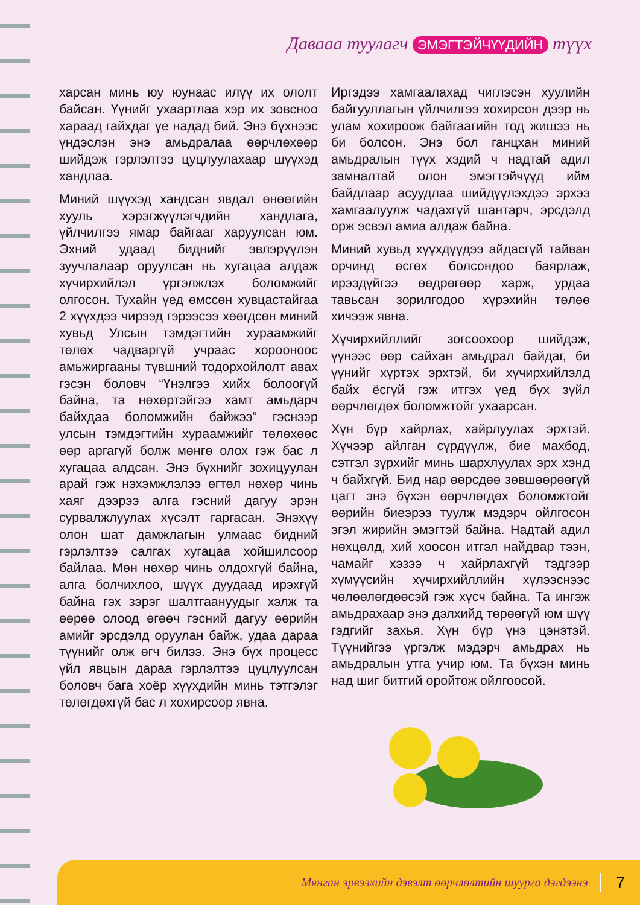Давааа туулагч ЭМЭГТЭЙЧҮҮДИЙН түүх
харсан минь юу юунаас илүү их ололт байсан. Үүнийг ухаартлаа хэр их зовсноо хараад гайхдаг үе надад бий. Энэ бүхнээс үндэслэн энэ амьдралаа өөрчлөхөөр шийдэж гэрлэлтээ цуцлуулахаар шүүхэд хандлаа.
Миний шүүхэд хандсан явдал өнөөгийн хууль хэрэгжүүлэгчдийн хандлага, үйлчилгээ ямар байгааг харуулсан юм. Эхний удаад биднийг эвлэрүүлэн зуучлалаар оруулсан нь хугацаа алдаж хүчирхийлэл үргэлжлэх боломжийг олгосон. Тухайн үед өмссөн хувцастайгаа 2 хүүхдээ чирээд гэрээсээ хөөгдсөн миний хувьд Улсын тэмдэгтийн хураамжийг төлөх чадваргүй учраас хорооноос амьжиргааны түвшний тодорхойлолт авах гэсэн боловч “Үнэлгээ хийх болоогүй байна, та нөхөртэйгээ хамт амьдарч байхдаа боломжийн байжээ” гэснээр улсын тэмдэгтийн хураамжийг төлөхөөс өөр аргагүй болж мөнгө олох гэж бас л хугацаа алдсан. Энэ бүхнийг зохицуулан арай гэж нэхэмжлэлээ өгтөл нөхөр чинь хаяг дээрээ алга гэсний дагуу эрэн сурвалжлуулах хүсэлт гаргасан. Энэхүү олон шат дамжлагын улмаас бидний гэрлэлтээ салгах хугацаа хойшилсоор байлаа. Мөн нөхөр чинь олдохгүй байна, алга болчихлоо, шүүх дуудаад ирэхгүй байна гэх зэрэг шалтгаануудыг хэлж та өөрөө олоод өгөөч гэсний дагуу өөрийн амийг эрсдэлд оруулан байж, удаа дараа түүнийг олж өгч билээ. Энэ бүх процесс үйл явцын дараа гэрлэлтээ цуцлуулсан боловч бага хоёр хүүхдийн минь тэтгэлэг төлөгдөхгүй бас л хохирсоор явна.
Иргэдээ хамгаалахад чиглэсэн хуулийн байгууллагын үйлчилгээ хохирсон дээр нь улам хохироож байгаагийн тод жишээ нь би болсон. Энэ бол ганцхан миний амьдралын түүх хэдий ч надтай адил замналтай олон эмэгтэйчүүд ийм байдлаар асуудлаа шийдүүлэхдээ эрхээ хамгаалуулж чадахгүй шантарч, эрсдэлд орж эсвэл амиа алдаж байна.
Миний хувьд хүүхдүүдээ айдасгүй тайван орчинд өсгөх болсондоо баярлаж, ирээдүйгээ өөдрөгөөр харж, урдаа тавьсан зорилгодоо хүрэхийн төлөө хичээж явна.
Хүчирхийллийг зогсоохоор шийдэж, үүнээс өөр сайхан амьдрал байдаг, би үүнийг хүртэх эрхтэй, би хүчирхийлэлд байх ёсгүй гэж итгэх үед бүх зүйл өөрчлөгдөх боломжтойг ухаарсан.
Хүн бүр хайрлах, хайрлуулах эрхтэй. Хүчээр айлган сүрдүүлж, бие махбод, сэтгэл зүрхийг минь шархлуулах эрх хэнд ч байхгүй. Бид нар өөрсдөө зөвшөөрөөгүй цагт энэ бүхэн өөрчлөгдөх боломжтойг өөрийн биеэрээ туулж мэдэрч ойлгосон эгэл жирийн эмэгтэй байна. Надтай адил нөхцөлд, хий хоосон итгэл найдвар тээн, чамайг хэзээ ч хайрлахгүй тэдгээр хүмүүсийн хүчирхийллийн хүлээснээс чөлөөлөгдөөсэй гэж хүсч байна. Та ингэж амьдрахаар энэ дэлхийд төрөөгүй юм шүү гэдгийг захья. Хүн бүр үнэ цэнэтэй. Түүнийгээ үргэлж мэдэрч амьдрах нь амьдралын утга учир юм. Та бүхэн минь над шиг битгий оройтож ойлгоосой.
Мянган эрвээхийн дэвэлт өөрчлөлтийн шуурга дэгдээнэ 7